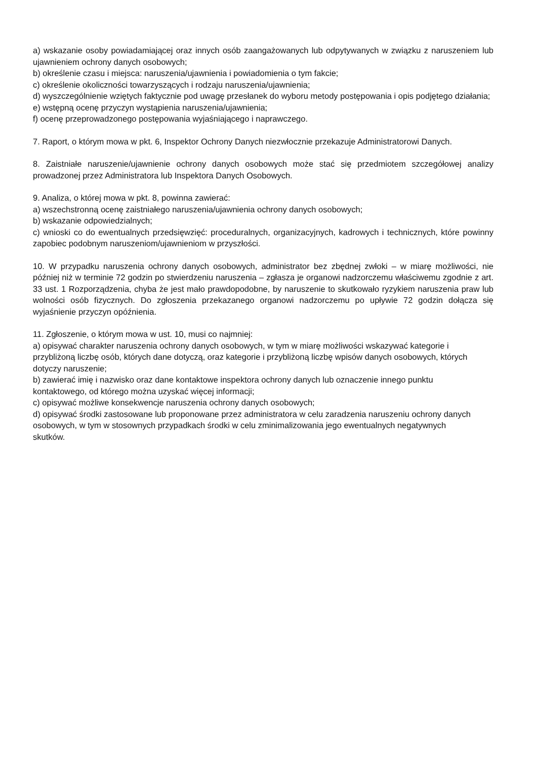a) wskazanie osoby powiadamiającej oraz innych osób zaangażowanych lub odpytywanych w związku z naruszeniem lub ujawnieniem ochrony danych osobowych;
b) określenie czasu i miejsca: naruszenia/ujawnienia i powiadomienia o tym fakcie;
c) określenie okoliczności towarzyszących i rodzaju naruszenia/ujawnienia;
d) wyszczególnienie wziętych faktycznie pod uwagę przesłanek do wyboru metody postępowania i opis podjętego działania;
e) wstępną ocenę przyczyn wystąpienia naruszenia/ujawnienia;
f) ocenę przeprowadzonego postępowania wyjaśniającego i naprawczego.
7. Raport, o którym mowa w pkt. 6, Inspektor Ochrony Danych niezwłocznie przekazuje Administratorowi Danych.
8. Zaistniałe naruszenie/ujawnienie ochrony danych osobowych może stać się przedmiotem szczegółowej analizy prowadzonej przez Administratora lub Inspektora Danych Osobowych.
9. Analiza, o której mowa w pkt. 8, powinna zawierać:
a) wszechstronną ocenę zaistniałego naruszenia/ujawnienia ochrony danych osobowych;
b) wskazanie odpowiedzialnych;
c) wnioski co do ewentualnych przedsięwzięć: proceduralnych, organizacyjnych, kadrowych i technicznych, które powinny zapobiec podobnym naruszeniom/ujawnieniom w przyszłości.
10. W przypadku naruszenia ochrony danych osobowych, administrator bez zbędnej zwłoki – w miarę możliwości, nie później niż w terminie 72 godzin po stwierdzeniu naruszenia – zgłasza je organowi nadzorczemu właściwemu zgodnie z art. 33 ust. 1 Rozporządzenia, chyba że jest mało prawdopodobne, by naruszenie to skutkowało ryzykiem naruszenia praw lub wolności osób fizycznych. Do zgłoszenia przekazanego organowi nadzorczemu po upływie 72 godzin dołącza się wyjaśnienie przyczyn opóźnienia.
11. Zgłoszenie, o którym mowa w ust. 10, musi co najmniej:
a) opisywać charakter naruszenia ochrony danych osobowych, w tym w miarę możliwości wskazywać kategorie i przybliżoną liczbę osób, których dane dotyczą, oraz kategorie i przybliżoną liczbę wpisów danych osobowych, których dotyczy naruszenie;
b) zawierać imię i nazwisko oraz dane kontaktowe inspektora ochrony danych lub oznaczenie innego punktu kontaktowego, od którego można uzyskać więcej informacji;
c) opisywać możliwe konsekwencje naruszenia ochrony danych osobowych;
d) opisywać środki zastosowane lub proponowane przez administratora w celu zaradzenia naruszeniu ochrony danych osobowych, w tym w stosownych przypadkach środki w celu zminimalizowania jego ewentualnych negatywnych skutków.